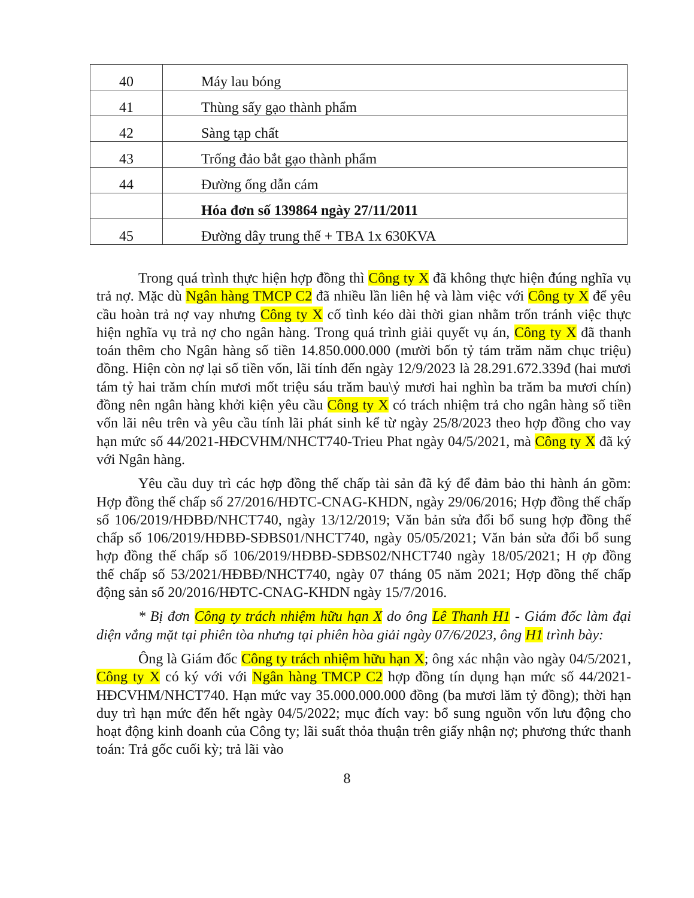| 40 | Máy lau bóng |
| 41 | Thùng sấy gạo thành phẩm |
| 42 | Sàng tạp chất |
| 43 | Trống đảo bắt gạo thành phẩm |
| 44 | Đường ống dẫn cám |
| | Hóa đơn số 139864 ngày 27/11/2011 |
| 45 | Đường dây trung thế + TBA 1x 630KVA |
Trong quá trình thực hiện hợp đồng thì Công ty X đã không thực hiện đúng nghĩa vụ trả nợ. Mặc dù Ngân hàng TMCP C2 đã nhiều lần liên hệ và làm việc với Công ty X để yêu cầu hoàn trả nợ vay nhưng Công ty X cố tình kéo dài thời gian nhằm trốn tránh việc thực hiện nghĩa vụ trả nợ cho ngân hàng. Trong quá trình giải quyết vụ án, Công ty X đã thanh toán thêm cho Ngân hàng số tiền 14.850.000.000 (mười bốn tỷ tám trăm năm chục triệu) đồng. Hiện còn nợ lại số tiền vốn, lãi tính đến ngày 12/9/2023 là 28.291.672.339đ (hai mươi tám tỷ hai trăm chín mươi mốt triệu sáu trăm bau\ỷ mươi hai nghìn ba trăm ba mươi chín) đồng nên ngân hàng khởi kiện yêu cầu Công ty X có trách nhiệm trả cho ngân hàng số tiền vốn lãi nêu trên và yêu cầu tính lãi phát sinh kể từ ngày 25/8/2023 theo hợp đồng cho vay hạn mức số 44/2021-HĐCVHM/NHCT740-Trieu Phat ngày 04/5/2021, mà Công ty X đã ký với Ngân hàng.
Yêu cầu duy trì các hợp đồng thế chấp tài sản đã ký để đảm bảo thi hành án gồm: Hợp đồng thế chấp số 27/2016/HĐTC-CNAG-KHDN, ngày 29/06/2016; Hợp đồng thế chấp số 106/2019/HĐBĐ/NHCT740, ngày 13/12/2019; Văn bản sửa đổi bổ sung hợp đồng thế chấp số 106/2019/HĐBĐ-SĐBS01/NHCT740, ngày 05/05/2021; Văn bản sửa đổi bổ sung hợp đồng thế chấp số 106/2019/HĐBĐ-SĐBS02/NHCT740 ngày 18/05/2021; H ợp đồng thế chấp số 53/2021/HĐBĐ/NHCT740, ngày 07 tháng 05 năm 2021; Hợp đồng thế chấp động sản số 20/2016/HĐTC-CNAG-KHDN ngày 15/7/2016.
* Bị đơn Công ty trách nhiệm hữu hạn X do ông Lê Thanh H1 - Giám đốc làm đại diện vắng mặt tại phiên tòa nhưng tại phiên hòa giải ngày 07/6/2023, ông H1 trình bày:
Ông là Giám đốc Công ty trách nhiệm hữu hạn X; ông xác nhận vào ngày 04/5/2021, Công ty X có ký với với Ngân hàng TMCP C2 hợp đồng tín dụng hạn mức số 44/2021-HĐCVHM/NHCT740. Hạn mức vay 35.000.000.000 đồng (ba mươi lăm tỷ đồng); thời hạn duy trì hạn mức đến hết ngày 04/5/2022; mục đích vay: bổ sung nguồn vốn lưu động cho hoạt động kinh doanh của Công ty; lãi suất thỏa thuận trên giấy nhận nợ; phương thức thanh toán: Trả gốc cuối kỳ; trả lãi vào
8